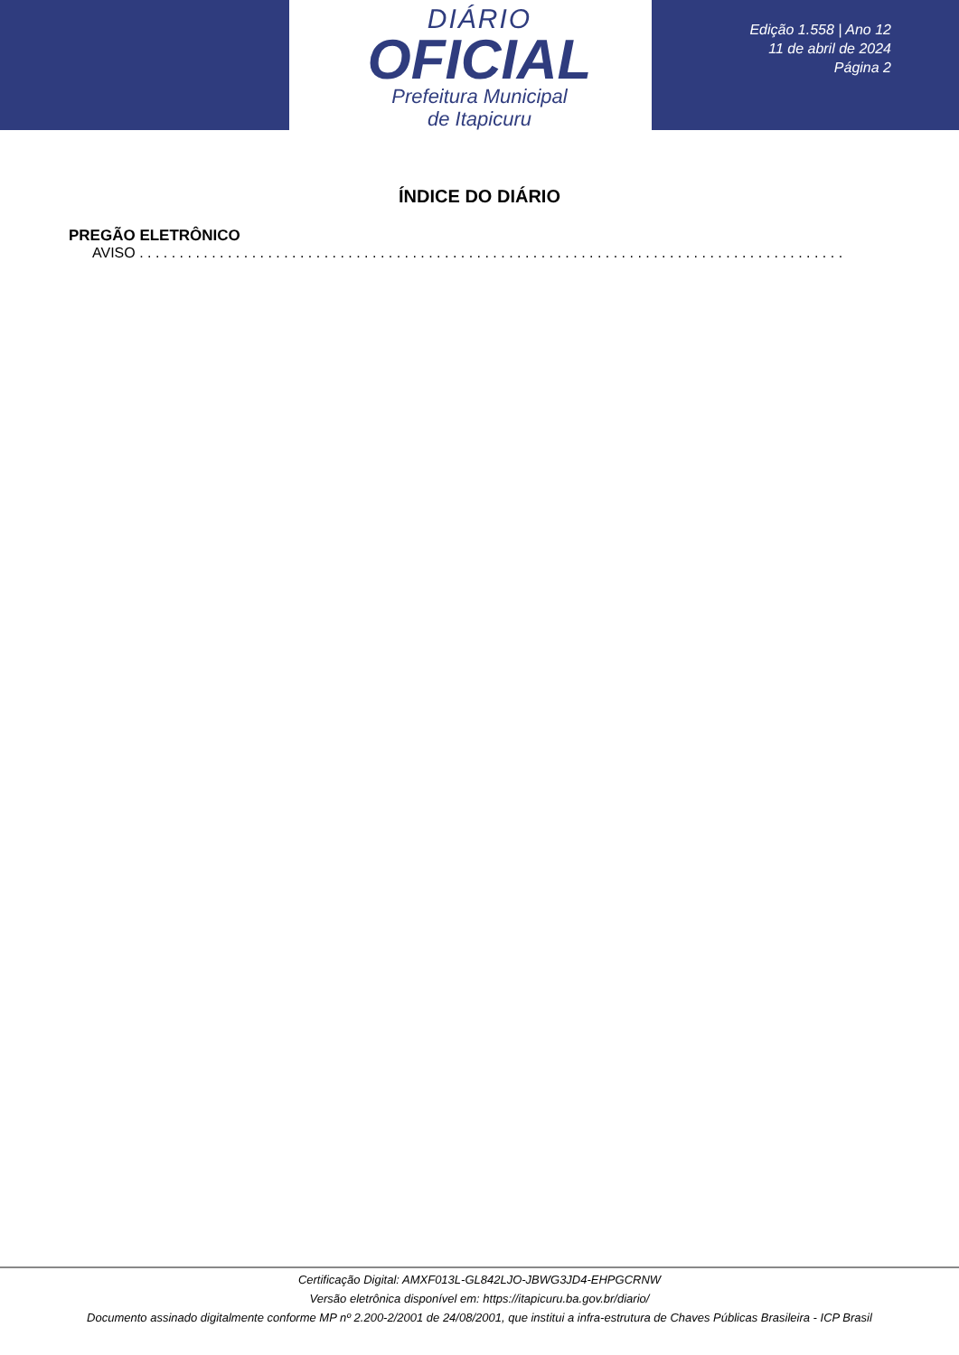DIÁRIO
OFICIAL
Prefeitura Municipal
de Itapicuru
Edição 1.558 | Ano 12
11 de abril de 2024
Página 2
ÍNDICE DO DIÁRIO
PREGÃO ELETRÔNICO
AVISO . . . . . . . . . . . . . . . . . . . . . . . . . . . . . . . . . . . . . . . . . . . . . . . . . . . . . . . . . . . . . . . . . . . . . . . . . . . . . . . . . . . . . . . . . . . . . . . . . . . . . . . . . . . . . . . . . . . .
Certificação Digital: AMXF013L-GL842LJO-JBWG3JD4-EHPGCRNW
Versão eletrônica disponível em: https://itapicuru.ba.gov.br/diario/
Documento assinado digitalmente conforme MP nº 2.200-2/2001 de 24/08/2001, que institui a infra-estrutura de Chaves Públicas Brasileira - ICP Brasil